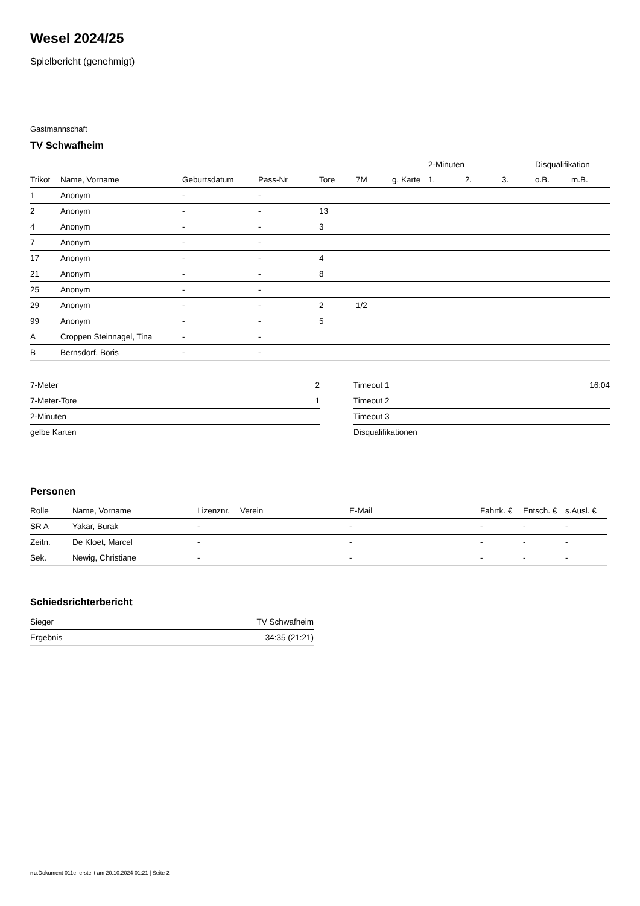Wesel 2024/25
Spielbericht (genehmigt)
Gastmannschaft
TV Schwafheim
| | | | | | | | 2-Minuten | | | Disqualifikation | |
| --- | --- | --- | --- | --- | --- | --- | --- | --- | --- | --- | --- |
| Trikot | Name, Vorname | Geburtsdatum | Pass-Nr | Tore | 7M | g. Karte | 1. | 2. | 3. | o.B. | m.B. |
| 1 | Anonym | - | - | | | | | | | | |
| 2 | Anonym | - | - | 13 | | | | | | | |
| 4 | Anonym | - | - | 3 | | | | | | | |
| 7 | Anonym | - | - | | | | | | | | |
| 17 | Anonym | - | - | 4 | | | | | | | |
| 21 | Anonym | - | - | 8 | | | | | | | |
| 25 | Anonym | - | - | | | | | | | | |
| 29 | Anonym | - | - | 2 | 1/2 | | | | | | |
| 99 | Anonym | - | - | 5 | | | | | | | |
| A | Croppen Steinnagel, Tina | - | - | | | | | | | | |
| B | Bernsdorf, Boris | - | - | | | | | | | | |
| 7-Meter | 2 |
| 7-Meter-Tore | 1 |
| 2-Minuten | |
| gelbe Karten | |
| Timeout 1 | 16:04 |
| Timeout 2 | |
| Timeout 3 | |
| Disqualifikationen | |
Personen
| Rolle | Name, Vorname | Lizenznr. | Verein | E-Mail | Fahrtk. € | Entsch. € | s.Ausl. € |
| --- | --- | --- | --- | --- | --- | --- | --- |
| SR A | Yakar, Burak | - | | - | - | - | - |
| Zeitn. | De Kloet, Marcel | - | | - | - | - | - |
| Sek. | Newig, Christiane | - | | - | - | - | - |
Schiedsrichterbericht
| Sieger | TV Schwafheim |
| Ergebnis | 34:35 (21:21) |
nu.Dokument 011e, erstellt am 20.10.2024 01:21 | Seite 2